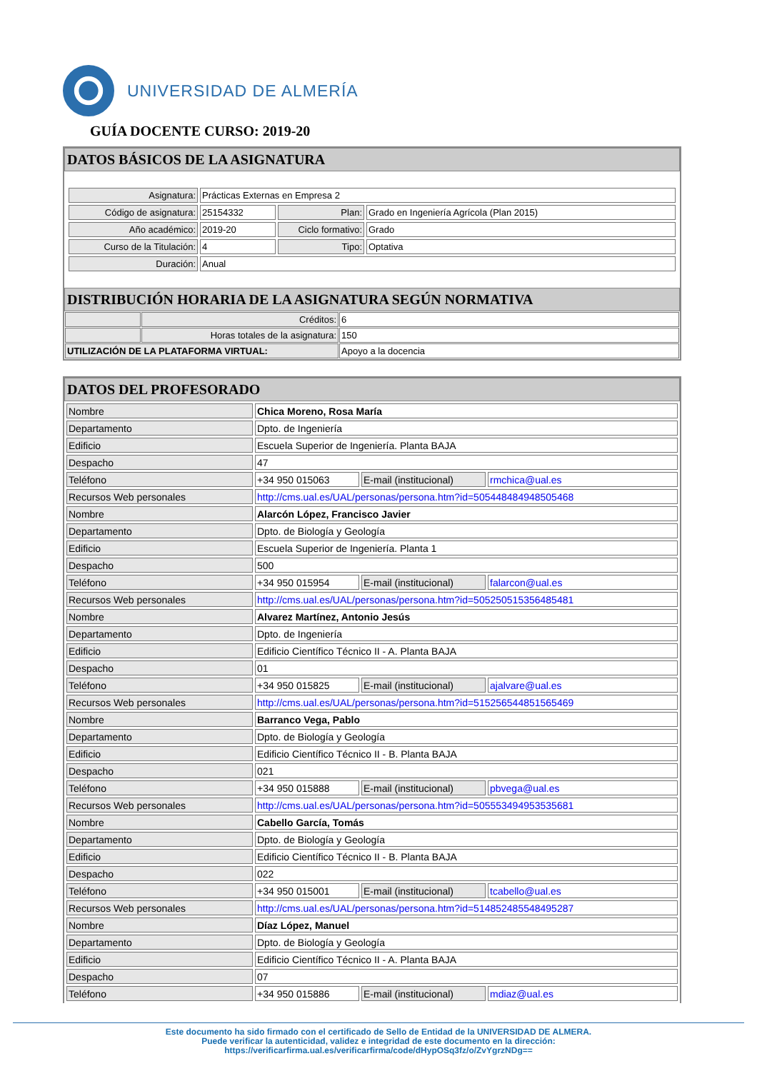UNIVERSIDAD DE ALMERÍA
GUÍA DOCENTE CURSO: 2019-20
DATOS BÁSICOS DE LA ASIGNATURA
| Asignatura: | Prácticas Externas en Empresa 2 | | |
| Código de asignatura: | 25154332 | Plan: | Grado en Ingeniería Agrícola (Plan 2015) |
| Año académico: | 2019-20 | Ciclo formativo: | Grado |
| Curso de la Titulación: | 4 | Tipo: | Optativa |
| Duración: | Anual | | |
DISTRIBUCIÓN HORARIA DE LA ASIGNATURA SEGÚN NORMATIVA
| | Créditos: | 6 |
| | Horas totales de la asignatura: | 150 |
| UTILIZACIÓN DE LA PLATAFORMA VIRTUAL: | | Apoyo a la docencia |
DATOS DEL PROFESORADO
| Nombre | Chica Moreno, Rosa María | | |
| Departamento | Dpto. de Ingeniería | | |
| Edificio | Escuela Superior de Ingeniería. Planta BAJA | | |
| Despacho | 47 | | |
| Teléfono | +34 950 015063 | E-mail (institucional) | rmchica@ual.es |
| Recursos Web personales | http://cms.ual.es/UAL/personas/persona.htm?id=505448484948505468 | | |
| Nombre | Alarcón López, Francisco Javier | | |
| Departamento | Dpto. de Biología y Geología | | |
| Edificio | Escuela Superior de Ingeniería. Planta 1 | | |
| Despacho | 500 | | |
| Teléfono | +34 950 015954 | E-mail (institucional) | falarcon@ual.es |
| Recursos Web personales | http://cms.ual.es/UAL/personas/persona.htm?id=505250515356485481 | | |
| Nombre | Alvarez Martínez, Antonio Jesús | | |
| Departamento | Dpto. de Ingeniería | | |
| Edificio | Edificio Científico Técnico II - A. Planta BAJA | | |
| Despacho | 01 | | |
| Teléfono | +34 950 015825 | E-mail (institucional) | ajalvare@ual.es |
| Recursos Web personales | http://cms.ual.es/UAL/personas/persona.htm?id=515256544851565469 | | |
| Nombre | Barranco Vega, Pablo | | |
| Departamento | Dpto. de Biología y Geología | | |
| Edificio | Edificio Científico Técnico II - B. Planta BAJA | | |
| Despacho | 021 | | |
| Teléfono | +34 950 015888 | E-mail (institucional) | pbvega@ual.es |
| Recursos Web personales | http://cms.ual.es/UAL/personas/persona.htm?id=505553494953535681 | | |
| Nombre | Cabello García, Tomás | | |
| Departamento | Dpto. de Biología y Geología | | |
| Edificio | Edificio Científico Técnico II - B. Planta BAJA | | |
| Despacho | 022 | | |
| Teléfono | +34 950 015001 | E-mail (institucional) | tcabello@ual.es |
| Recursos Web personales | http://cms.ual.es/UAL/personas/persona.htm?id=514852485548495287 | | |
| Nombre | Díaz López, Manuel | | |
| Departamento | Dpto. de Biología y Geología | | |
| Edificio | Edificio Científico Técnico II - A. Planta BAJA | | |
| Despacho | 07 | | |
| Teléfono | +34 950 015886 | E-mail (institucional) | mdiaz@ual.es |
Este documento ha sido firmado con el certificado de Sello de Entidad de la UNIVERSIDAD DE ALMERA.
Puede verificar la autenticidad, validez e integridad de este documento en la dirección:
https://verificarfirma.ual.es/verificarfirma/code/dHypOSq3fz/o/ZvYgrzNDg==